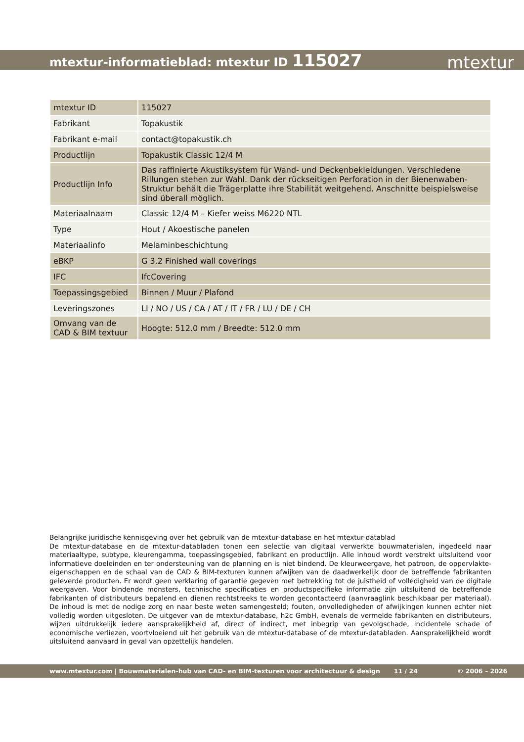mtextur-informatieblad: mtextur ID 115027
mtextur
| mtextur ID | 115027 |
| Fabrikant | Topakustik |
| Fabrikant e-mail | contact@topakustik.ch |
| Productlijn | Topakustik Classic 12/4 M |
| Productlijn Info | Das raffinierte Akustiksystem für Wand- und Deckenbekleidungen. Verschiedene Rillungen stehen zur Wahl. Dank der rückseitigen Perforation in der Bienenwaben-Struktur behält die Trägerplatte ihre Stabilität weitgehend. Anschnitte beispielsweise sind überall möglich. |
| Materiaalnaam | Classic 12/4 M – Kiefer weiss M6220 NTL |
| Type | Hout / Akoestische panelen |
| Materiaalinfo | Melaminbeschichtung |
| eBKP | G 3.2 Finished wall coverings |
| IFC | IfcCovering |
| Toepassingsgebied | Binnen / Muur / Plafond |
| Leveringszones | LI / NO / US / CA / AT / IT / FR / LU / DE / CH |
| Omvang van de CAD & BIM textuur | Hoogte: 512.0 mm / Breedte: 512.0 mm |
Belangrijke juridische kennisgeving over het gebruik van de mtextur-database en het mtextur-datablad
De mtextur-database en de mtextur-databladen tonen een selectie van digitaal verwerkte bouwmaterialen, ingedeeld naar materiaaltype, subtype, kleurengamma, toepassingsgebied, fabrikant en productlijn. Alle inhoud wordt verstrekt uitsluitend voor informatieve doeleinden en ter ondersteuning van de planning en is niet bindend. De kleurweergave, het patroon, de oppervlakte-eigenschappen en de schaal van de CAD & BIM-texturen kunnen afwijken van de daadwerkelijk door de betreffende fabrikanten geleverde producten. Er wordt geen verklaring of garantie gegeven met betrekking tot de juistheid of volledigheid van de digitale weergaven. Voor bindende monsters, technische specificaties en productspecifieke informatie zijn uitsluitend de betreffende fabrikanten of distributeurs bepalend en dienen rechtstreeks te worden gecontacteerd (aanvraaglink beschikbaar per materiaal). De inhoud is met de nodige zorg en naar beste weten samengesteld; fouten, onvolledigheden of afwijkingen kunnen echter niet volledig worden uitgesloten. De uitgever van de mtextur-database, h2c GmbH, evenals de vermelde fabrikanten en distributeurs, wijzen uitdrukkelijk iedere aansprakelijkheid af, direct of indirect, met inbegrip van gevolgschade, incidentele schade of economische verliezen, voortvloeiend uit het gebruik van de mtextur-database of de mtextur-databladen. Aansprakelijkheid wordt uitsluitend aanvaard in geval van opzettelijk handelen.
www.mtextur.com | Bouwmaterialen-hub van CAD- en BIM-texturen voor architectuur & design 11 / 24 © 2006 – 2026